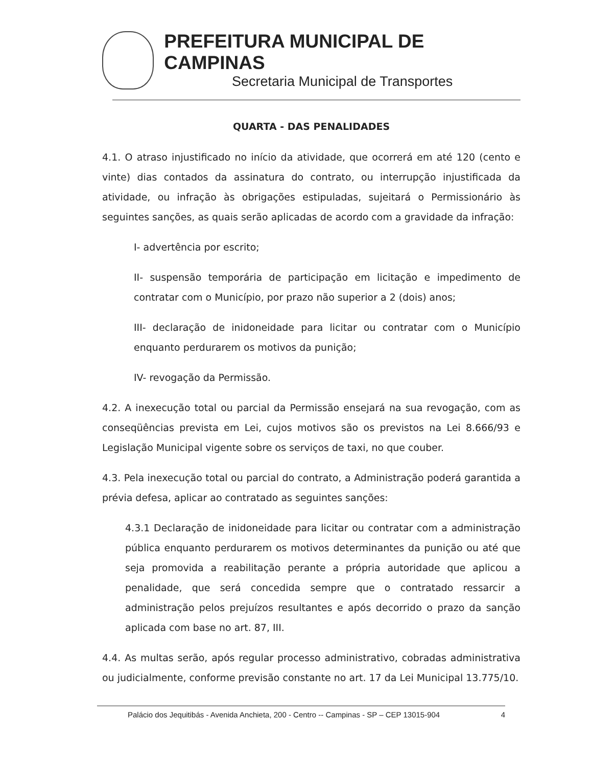PREFEITURA MUNICIPAL DE CAMPINAS
Secretaria Municipal de Transportes
QUARTA - DAS PENALIDADES
4.1. O atraso injustificado no início da atividade, que ocorrerá em até 120 (cento e vinte) dias contados da assinatura do contrato, ou interrupção injustificada da atividade, ou infração às obrigações estipuladas, sujeitará o Permissionário às seguintes sanções, as quais serão aplicadas de acordo com a gravidade da infração:
I- advertência por escrito;
II- suspensão temporária de participação em licitação e impedimento de contratar com o Município, por prazo não superior a 2 (dois) anos;
III- declaração de inidoneidade para licitar ou contratar com o Município enquanto perdurarem os motivos da punição;
IV- revogação da Permissão.
4.2. A inexecução total ou parcial da Permissão ensejará na sua revogação, com as conseqüências prevista em Lei, cujos motivos são os previstos na Lei 8.666/93 e Legislação Municipal vigente sobre os serviços de taxi, no que couber.
4.3. Pela inexecução total ou parcial do contrato, a Administração poderá garantida a prévia defesa, aplicar ao contratado as seguintes sanções:
4.3.1 Declaração de inidoneidade para licitar ou contratar com a administração pública enquanto perdurarem os motivos determinantes da punição ou até que seja promovida a reabilitação perante a própria autoridade que aplicou a penalidade, que será concedida sempre que o contratado ressarcir a administração pelos prejuízos resultantes e após decorrido o prazo da sanção aplicada com base no art. 87, III.
4.4. As multas serão, após regular processo administrativo, cobradas administrativa ou judicialmente, conforme previsão constante no art. 17 da Lei Municipal 13.775/10.
Palácio dos Jequitibás - Avenida Anchieta, 200 - Centro -- Campinas - SP – CEP 13015-904 4